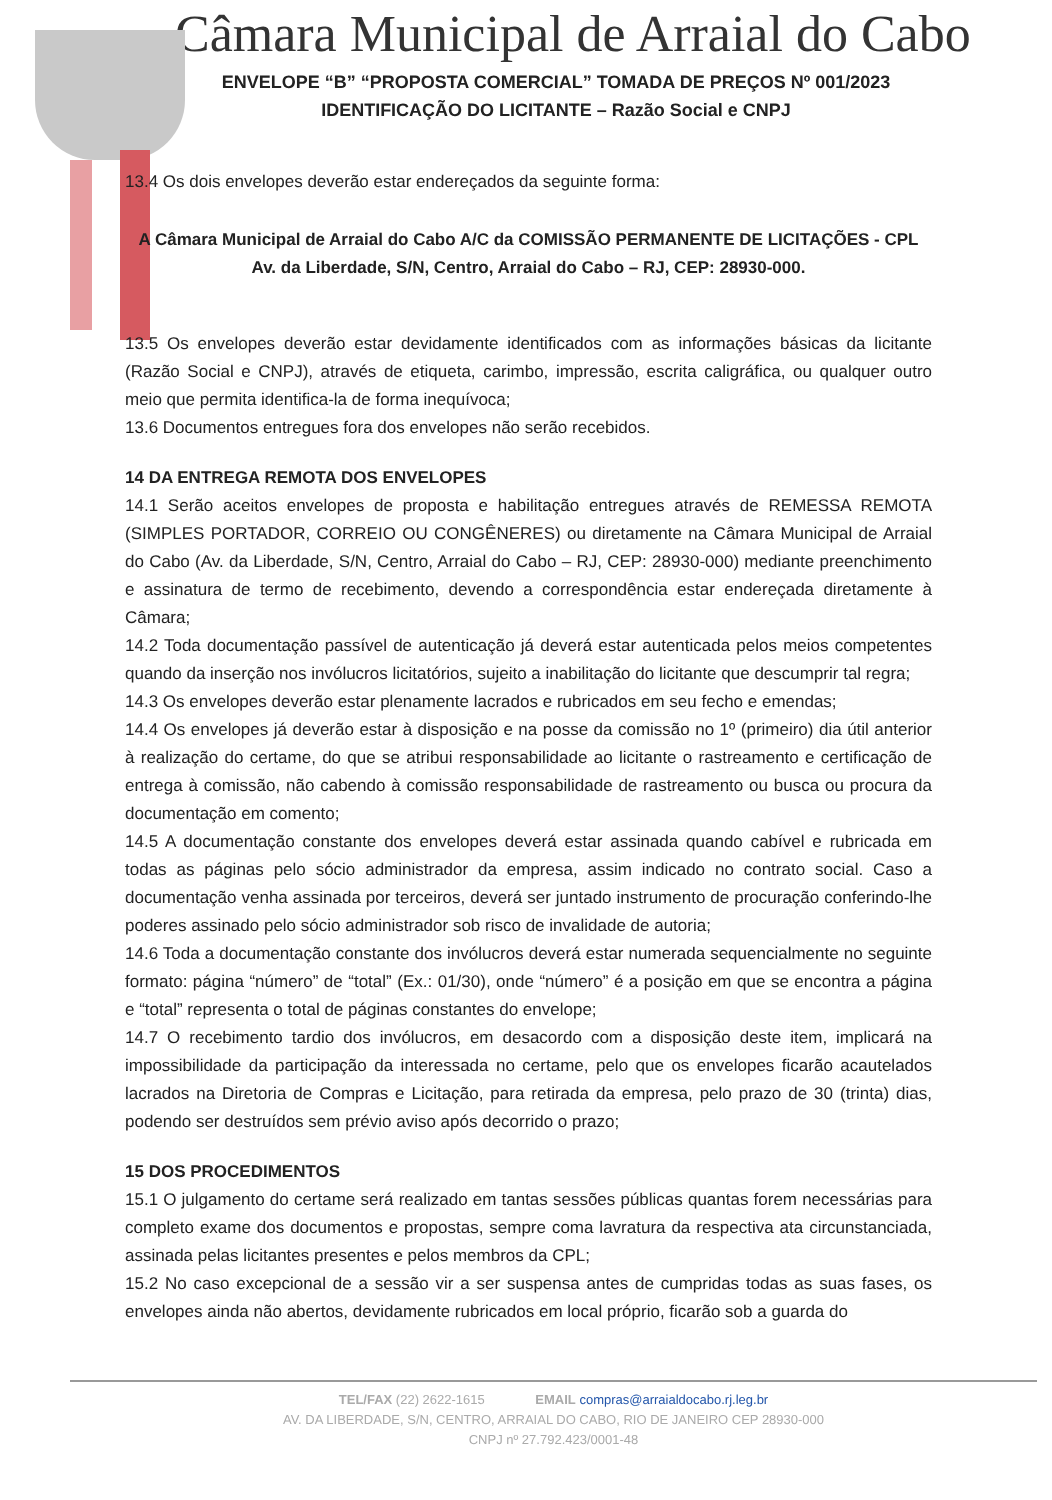Câmara Municipal de Arraial do Cabo
ENVELOPE “B” “PROPOSTA COMERCIAL” TOMADA DE PREÇOS Nº 001/2023 IDENTIFICAÇÃO DO LICITANTE – Razão Social e CNPJ
13.4 Os dois envelopes deverão estar endereçados da seguinte forma:
A Câmara Municipal de Arraial do Cabo A/C da COMISSÃO PERMANENTE DE LICITAÇÕES - CPL
Av. da Liberdade, S/N, Centro, Arraial do Cabo – RJ, CEP: 28930-000.
13.5 Os envelopes deverão estar devidamente identificados com as informações básicas da licitante (Razão Social e CNPJ), através de etiqueta, carimbo, impressão, escrita caligráfica, ou qualquer outro meio que permita identifica-la de forma inequívoca;
13.6 Documentos entregues fora dos envelopes não serão recebidos.
14 DA ENTREGA REMOTA DOS ENVELOPES
14.1 Serão aceitos envelopes de proposta e habilitação entregues através de REMESSA REMOTA (SIMPLES PORTADOR, CORREIO OU CONGÊNERES) ou diretamente na Câmara Municipal de Arraial do Cabo (Av. da Liberdade, S/N, Centro, Arraial do Cabo – RJ, CEP: 28930-000) mediante preenchimento e assinatura de termo de recebimento, devendo a correspondência estar endereçada diretamente à Câmara;
14.2 Toda documentação passível de autenticação já deverá estar autenticada pelos meios competentes quando da inserção nos invólucros licitatórios, sujeito a inabilitação do licitante que descumprir tal regra;
14.3 Os envelopes deverão estar plenamente lacrados e rubricados em seu fecho e emendas;
14.4 Os envelopes já deverão estar à disposição e na posse da comissão no 1º (primeiro) dia útil anterior à realização do certame, do que se atribui responsabilidade ao licitante o rastreamento e certificação de entrega à comissão, não cabendo à comissão responsabilidade de rastreamento ou busca ou procura da documentação em comento;
14.5 A documentação constante dos envelopes deverá estar assinada quando cabível e rubricada em todas as páginas pelo sócio administrador da empresa, assim indicado no contrato social. Caso a documentação venha assinada por terceiros, deverá ser juntado instrumento de procuração conferindo-lhe poderes assinado pelo sócio administrador sob risco de invalidade de autoria;
14.6 Toda a documentação constante dos invólucros deverá estar numerada sequencialmente no seguinte formato: página “número” de “total” (Ex.: 01/30), onde “número” é a posição em que se encontra a página e “total” representa o total de páginas constantes do envelope;
14.7 O recebimento tardio dos invólucros, em desacordo com a disposição deste item, implicará na impossibilidade da participação da interessada no certame, pelo que os envelopes ficarão acautelados lacrados na Diretoria de Compras e Licitação, para retirada da empresa, pelo prazo de 30 (trinta) dias, podendo ser destruídos sem prévio aviso após decorrido o prazo;
15 DOS PROCEDIMENTOS
15.1 O julgamento do certame será realizado em tantas sessões públicas quantas forem necessárias para completo exame dos documentos e propostas, sempre coma lavratura da respectiva ata circunstanciada, assinada pelas licitantes presentes e pelos membros da CPL;
15.2 No caso excepcional de a sessão vir a ser suspensa antes de cumpridas todas as suas fases, os envelopes ainda não abertos, devidamente rubricados em local próprio, ficarão sob a guarda do
TEL/FAX (22) 2622-1615 EMAIL compras@arraialdocabo.rj.leg.br
AV. DA LIBERDADE, S/N, CENTRO, ARRAIAL DO CABO, RIO DE JANEIRO CEP 28930-000
CNPJ nº 27.792.423/0001-48